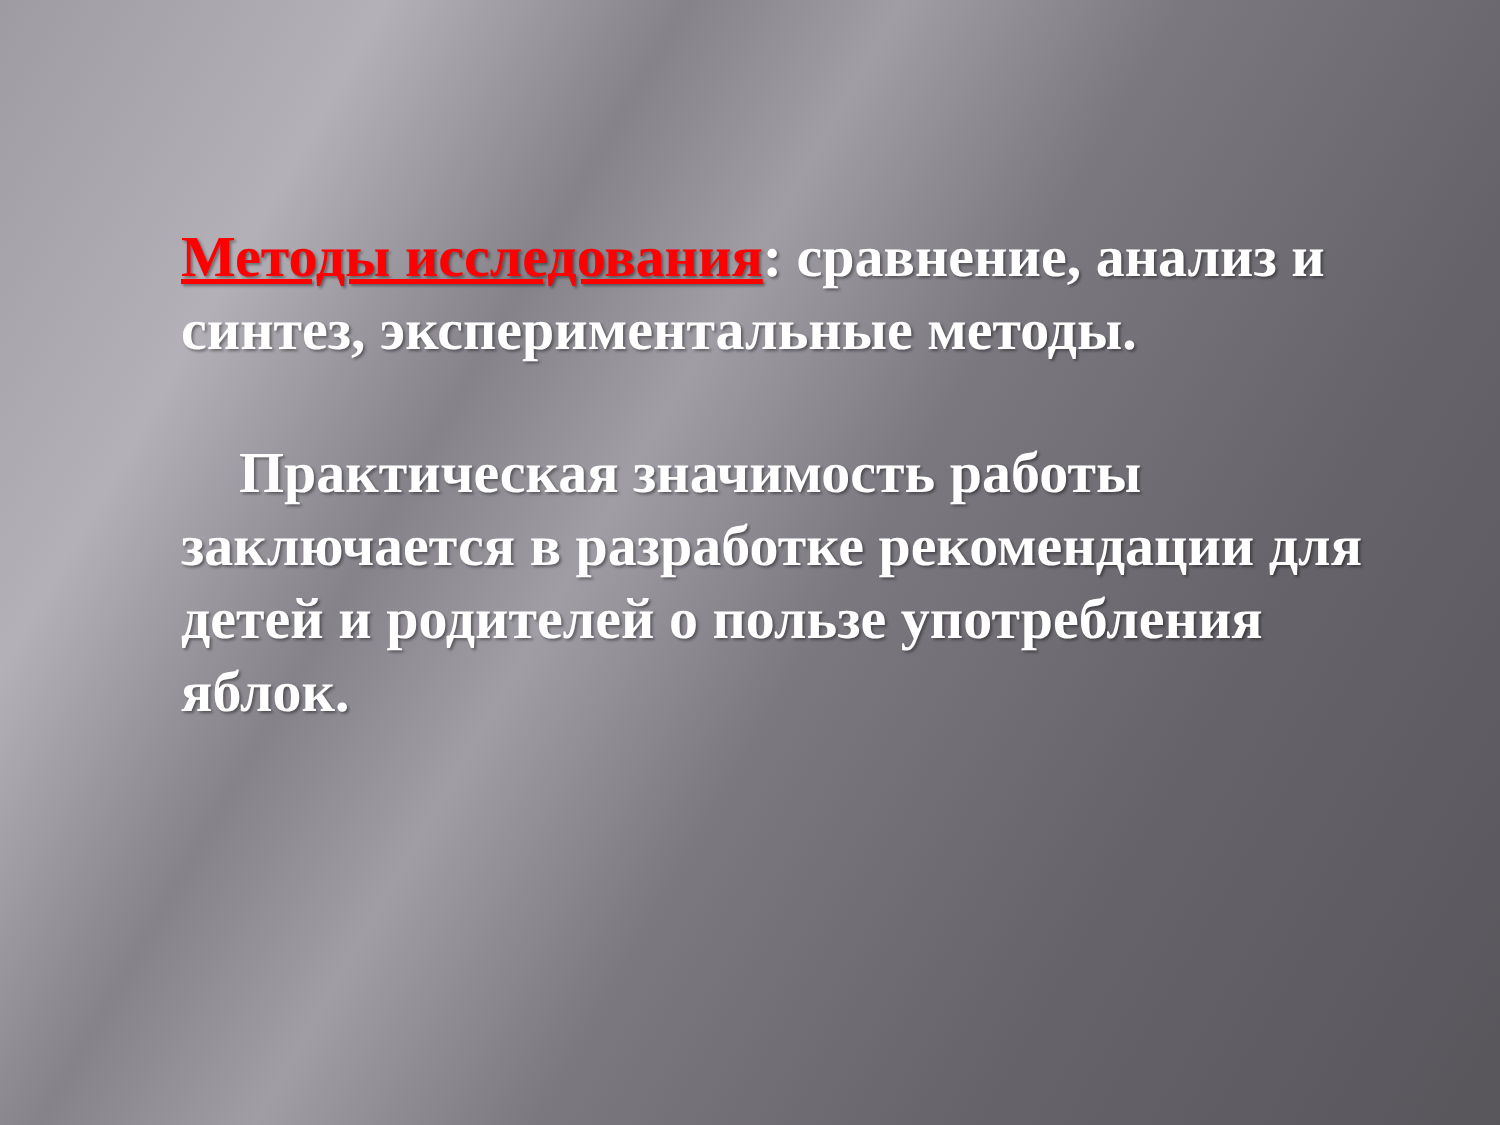Методы исследования: сравнение, анализ и синтез, экспериментальные методы.
Практическая значимость работы заключается в разработке рекомендации для детей и родителей о пользе употребления яблок.